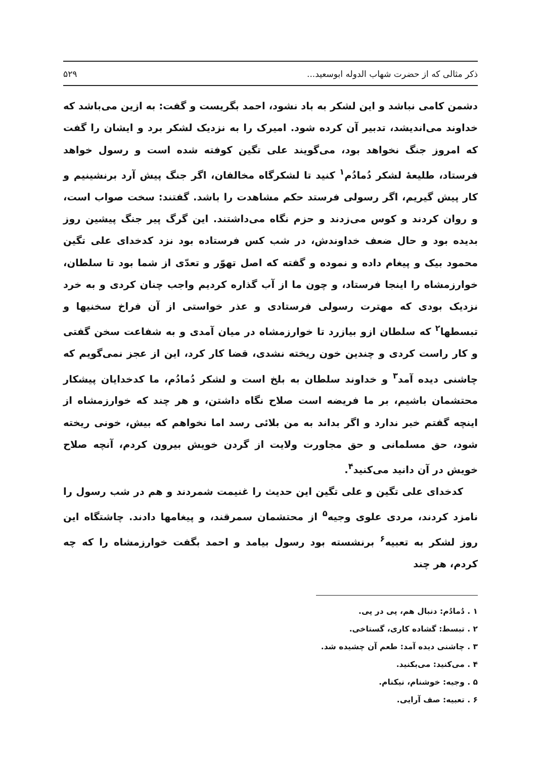ذکر مثالی که از حضرت شهاب الدوله ابوسعید... ۵۲۹
دشمن کامی نباشد و این لشکر به باد نشود، احمد بگریست و گفت: به ازین می‌باشد که خداوند می‌اندیشد، تدبیر آن کرده شود. امیرک را به نزدیک لشکر برد و ایشان را گفت که امروز جنگ نخواهد بود، می‌گویند علی تگین کوفته شده است و رسول خواهد فرستاد، طلیعهٔ لشکر دُمادُم<sup>۱</sup> کنید تا لشکرگاه مخالفان، اگر جنگ پیش آرد برنشینیم و کار پیش گیریم، اگر رسولی فرستد حکم مشاهدت را باشد. گفتند: سخت صواب است، و روان کردند و کوس می‌زدند و حزم نگاه می‌داشتند. این گرگ پیر جنگ پیشین روز بدیده بود و حال ضعف خداوندش، در شب کس فرستاده بود نزد کدخدای علی تگین محمود بیک و پیغام داده و نموده و گفته که اصل تهوّر و تعدّی از شما بود تا سلطان، خوارزمشاه را اینجا فرستاد، و چون ما از آب گذاره کردیم واجب چنان کردی و به خرد نزدیک بودی که مهترت رسولی فرستادی و عذر خواستی از آن فراخ سخنیها و تبسطها<sup>۲</sup> که سلطان ازو بیازرد تا خوارزمشاه در میان آمدی و به شفاعت سخن گفتی و کار راست کردی و چندین خون ریخته نشدی، قضا کار کرد، این از عجز نمی‌گویم که چاشنی دیده آمد<sup>۳</sup> و خداوند سلطان به بلخ است و لشکر دُمادُم، ما کدخدایان پیشکار محتشمان باشیم، بر ما فریضه است صلاح نگاه داشتن، و هر چند که خوارزمشاه از اینچه گفتم خبر ندارد و اگر بداند به من بلائی رسد اما نخواهم که بیش، خونی ریخته شود، حق مسلمانی و حق مجاورت ولایت از گردن خویش بیرون کردم، آنچه صلاح خویش در آن دانید می‌کنید<sup>۴</sup>.
کدخدای علی تگین و علی تگین این حدیث را غنیمت شمردند و هم در شب رسول را نامزد کردند، مردی علوی وجیه<sup>۵</sup> از محتشمان سمرقند، و پیغامها دادند. چاشتگاه این روز لشکر به تعبیه<sup>۶</sup> برنشسته بود رسول بیامد و احمد بگفت خوارزمشاه را که چه کردم، هر چند
۱ . دُمادُم: دنبال هم، پی در پی.
۲ . تبسط: گشاده کاری، گستاخی.
۳ . چاشنی دیده آمد: طعم آن چشیده شد.
۴ . می‌کنید: می‌بکنید.
۵ . وجیه: خوشنام، نیکنام.
۶ . تعبیه: صف آرایی.